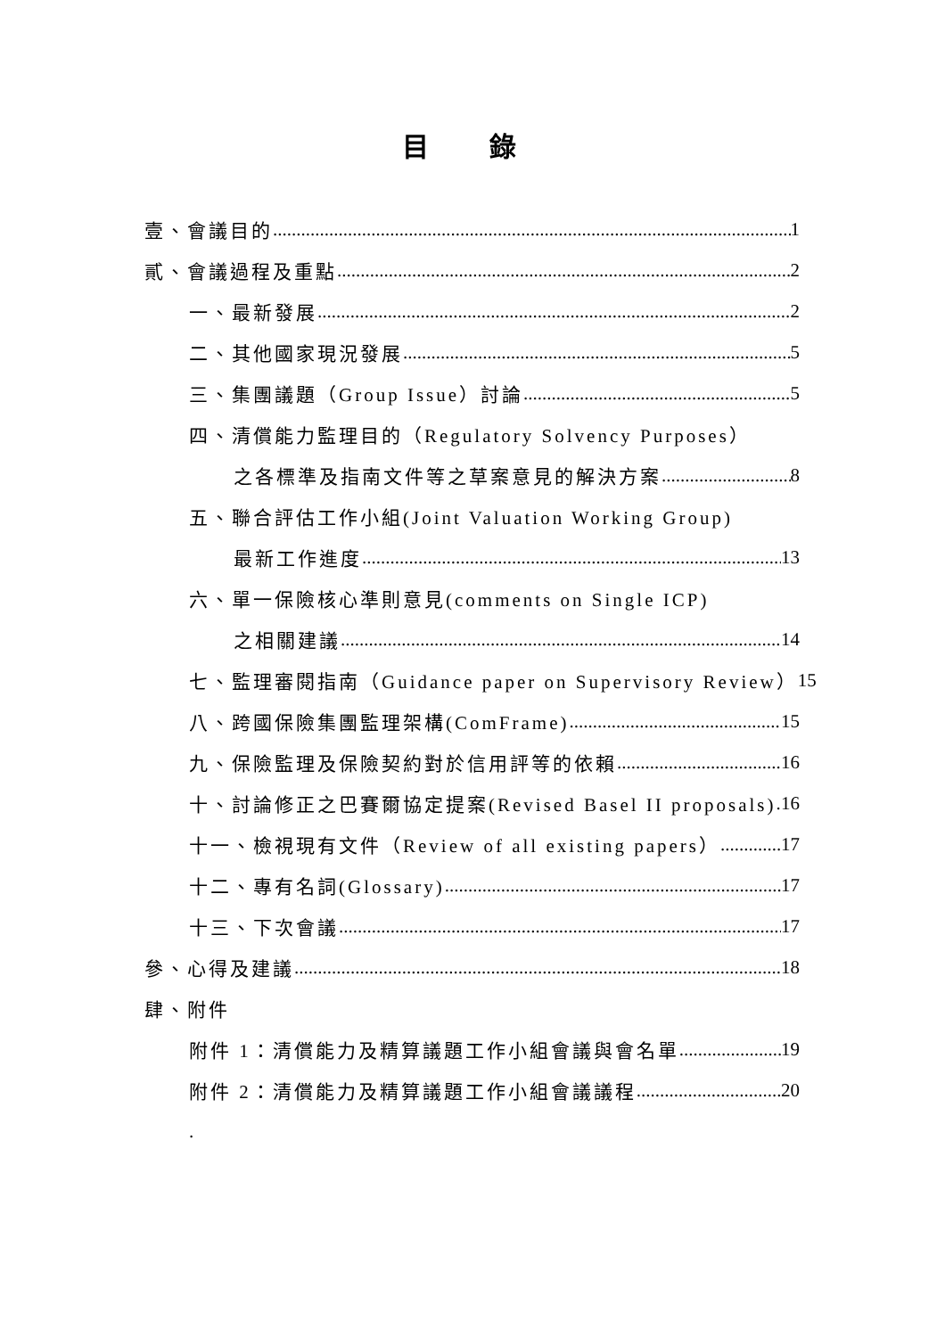目 錄
壹、會議目的 1
貳、會議過程及重點 2
一、最新發展 2
二、其他國家現況發展 5
三、集團議題（Group Issue）討論 5
四、清償能力監理目的（Regulatory Solvency Purposes）
之各標準及指南文件等之草案意見的解決方案 8
五、聯合評估工作小組(Joint Valuation Working Group)
最新工作進度 13
六、單一保險核心準則意見(comments on Single ICP)
之相關建議 14
七、監理審閱指南（Guidance paper on Supervisory Review） 15
八、跨國保險集團監理架構(ComFrame) 15
九、保險監理及保險契約對於信用評等的依賴 16
十、討論修正之巴賽爾協定提案(Revised Basel II proposals) 16
十一、檢視現有文件（Review of all existing papers） 17
十二、專有名詞(Glossary) 17
十三、下次會議 17
參、心得及建議 18
肆、附件
附件 1：清償能力及精算議題工作小組會議與會名單 19
附件 2：清償能力及精算議題工作小組會議議程 20
.